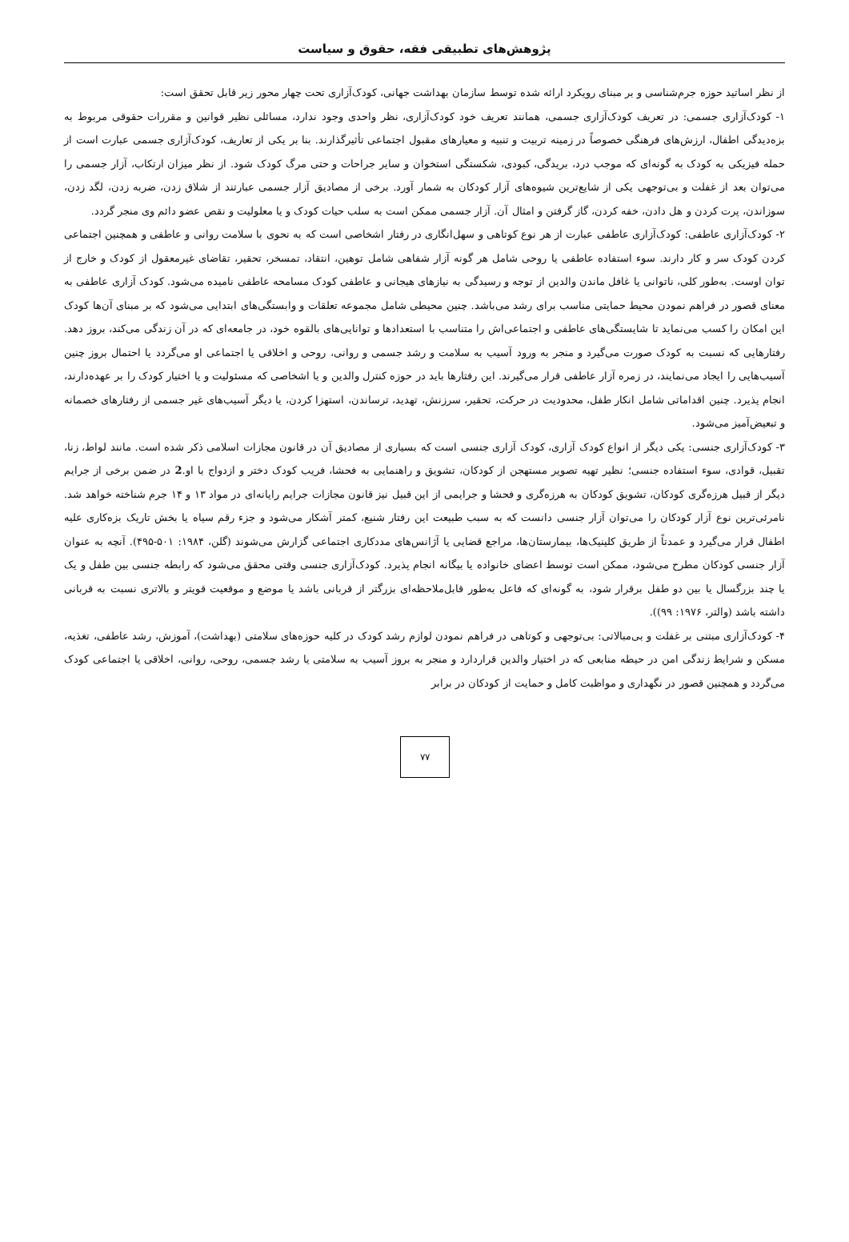پژوهش‌های تطبیقی فقه، حقوق و سیاست
از نظر اساتید حوزه جرم‌شناسی و بر مبنای رویکرد ارائه شده توسط سازمان بهداشت جهانی، کودک‌آزاری تحت چهار محور زیر قابل تحقق است:
۱- کودک‌آزاری جسمی: در تعریف کودک‌آزاری جسمی، همانند تعریف خود کودک‌آزاری، نظر واحدی وجود ندارد، مسائلی نظیر قوانین و مقررات حقوقی مربوط به بزه‌دیدگی اطفال، ارزش‌های فرهنگی خصوصاً در زمینه تربیت و تنبیه و معیارهای مقبول اجتماعی تأثیرگذارند. بنا بر یکی از تعاریف، کودک‌آزاری جسمی عبارت است از حمله فیزیکی به کودک به گونه‌ای که موجب درد، بریدگی، کبودی، شکستگی استخوان و سایر جراحات و حتی مرگ کودک شود. از نظر میزان ارتکاب، آزار جسمی را می‌توان بعد از غفلت و بی‌توجهی یکی از شایع‌ترین شیوه‌های آزار کودکان به شمار آورد. برخی از مصادیق آزار جسمی عبارتند از شلاق زدن، ضربه زدن، لگد زدن، سوزاندن، پرت کردن و هل دادن، خفه کردن، گاز گرفتن و امثال آن. آزار جسمی ممکن است به سلب حیات کودک و یا معلولیت و نقص عضو دائم وی منجر گردد.
۲- کودک‌آزاری عاطفی: کودک‌آزاری عاطفی عبارت از هر نوع کوتاهی و سهل‌انگاری در رفتار اشخاصی است که به نحوی با سلامت روانی و عاطفی و همچنین اجتماعی کردن کودک سر و کار دارند. سوء استفاده عاطفی یا روحی شامل هر گونه آزار شفاهی شامل توهین، انتقاد، تمسخر، تحقیر، تقاضای غیرمعقول از کودک و خارج از توان اوست. به‌طور کلی، ناتوانی یا غافل ماندن والدین از توجه و رسیدگی به نیازهای هیجانی و عاطفی کودک مسامحه عاطفی نامیده می‌شود. کودک آزاری عاطفی به معنای قصور در فراهم نمودن محیط حمایتی مناسب برای رشد می‌باشد. چنین محیطی شامل مجموعه تعلقات و وابستگی‌های ابتدایی می‌شود که بر مبنای آن‌ها کودک این امکان را کسب می‌نماید تا شایستگی‌های عاطفی و اجتماعی‌اش را متناسب با استعدادها و توانایی‌های بالقوه خود، در جامعه‌ای که در آن زندگی می‌کند، بروز دهد. رفتارهایی که نسبت به کودک صورت می‌گیرد و منجر به ورود آسیب به سلامت و رشد جسمی و روانی، روحی و اخلاقی یا اجتماعی او می‌گردد یا احتمال بروز چنین آسیب‌هایی را ایجاد می‌نمایند، در زمره آزار عاطفی قرار می‌گیرند. این رفتارها باید در حوزه کنترل والدین و یا اشخاصی که مسئولیت و یا اختیار کودک را بر عهده‌دارند، انجام پذیرد. چنین اقداماتی شامل انکار طفل، محدودیت در حرکت، تحقیر، سرزنش، تهدید، ترساندن، استهزا کردن، یا دیگر آسیب‌های غیر جسمی از رفتارهای خصمانه و تبعیض‌آمیز می‌شود.
۳- کودک‌آزاری جنسی: یکی دیگر از انواع کودک آزاری، کودک آزاری جنسی است که بسیاری از مصادیق آن در قانون مجازات اسلامی ذکر شده است. مانند لواط، زنا، تقبیل، قوادی، سوء استفاده جنسی؛ نظیر تهیه تصویر مستهجن از کودکان، تشویق و راهنمایی به فحشا، فریب کودک دختر و ازدواج با او.2 در ضمن برخی از جرایم دیگر از قبیل هرزه‌گری کودکان، تشویق کودکان به هرزه‌گری و فحشا و جرایمی از این قبیل نیز قانون مجازات جرایم رایانه‌ای در مواد ۱۳ و ۱۴ جرم شناخته خواهد شد. نامرئی‌ترین نوع آزار کودکان را می‌توان آزار جنسی دانست که به سبب طبیعت این رفتار شنیع، کمتر آشکار می‌شود و جزء رقم سیاه یا بخش تاریک بزه‌کاری علیه اطفال قرار می‌گیرد و عمدتاً از طریق کلینیک‌ها، بیمارستان‌ها، مراجع قضایی یا آژانس‌های مددکاری اجتماعی گزارش می‌شوند (گلن، ۱۹۸۴: ۵۰۱-۴۹۵). آنچه به عنوان آزار جنسی کودکان مطرح می‌شود، ممکن است توسط اعضای خانواده یا بیگانه انجام پذیرد. کودک‌آزاری جنسی وقتی محقق می‌شود که رابطه جنسی بین طفل و یک یا چند بزرگسال یا بین دو طفل برقرار شود، به گونه‌ای که فاعل به‌طور قابل‌ملاحظه‌ای بزرگتر از قربانی باشد یا موضع و موقعیت قویتر و بالاتری نسبت به قربانی داشته باشد (والتر، ۱۹۷۶: ۹۹)).
۴- کودک‌آزاری مبتنی بر غفلت و بی‌مبالاتی: بی‌توجهی و کوتاهی در فراهم نمودن لوازم رشد کودک در کلیه حوزه‌های سلامتی (بهداشت)، آموزش، رشد عاطفی، تغذیه، مسکن و شرایط زندگی امن در حیطه منابعی که در اختیار والدین قراردارد و منجر به بروز آسیب به سلامتی یا رشد جسمی، روحی، روانی، اخلاقی یا اجتماعی کودک می‌گردد و همچنین قصور در نگهداری و مواظبت کامل و حمایت از کودکان در برابر
۷۷